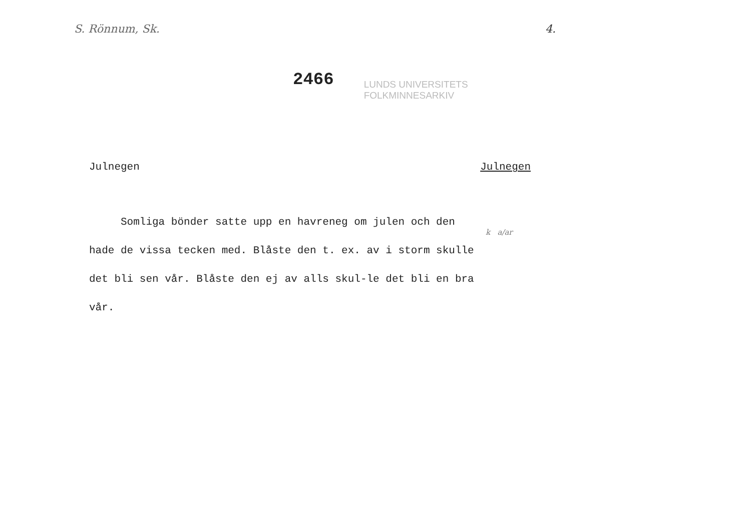S. Rönnum, Sk. 4.
2466 LUNDS UNIVERSITETS
FOLKMINNESARKIV
Julnegen Julnegen
Somliga bönder satte upp en havreneg om julen och den hade de vissa tecken med. Blåste den t. ex. av i storm skulle det bli sen vår. Blåste den ej av alls skul-le det bli en bra vår.
k a/ar